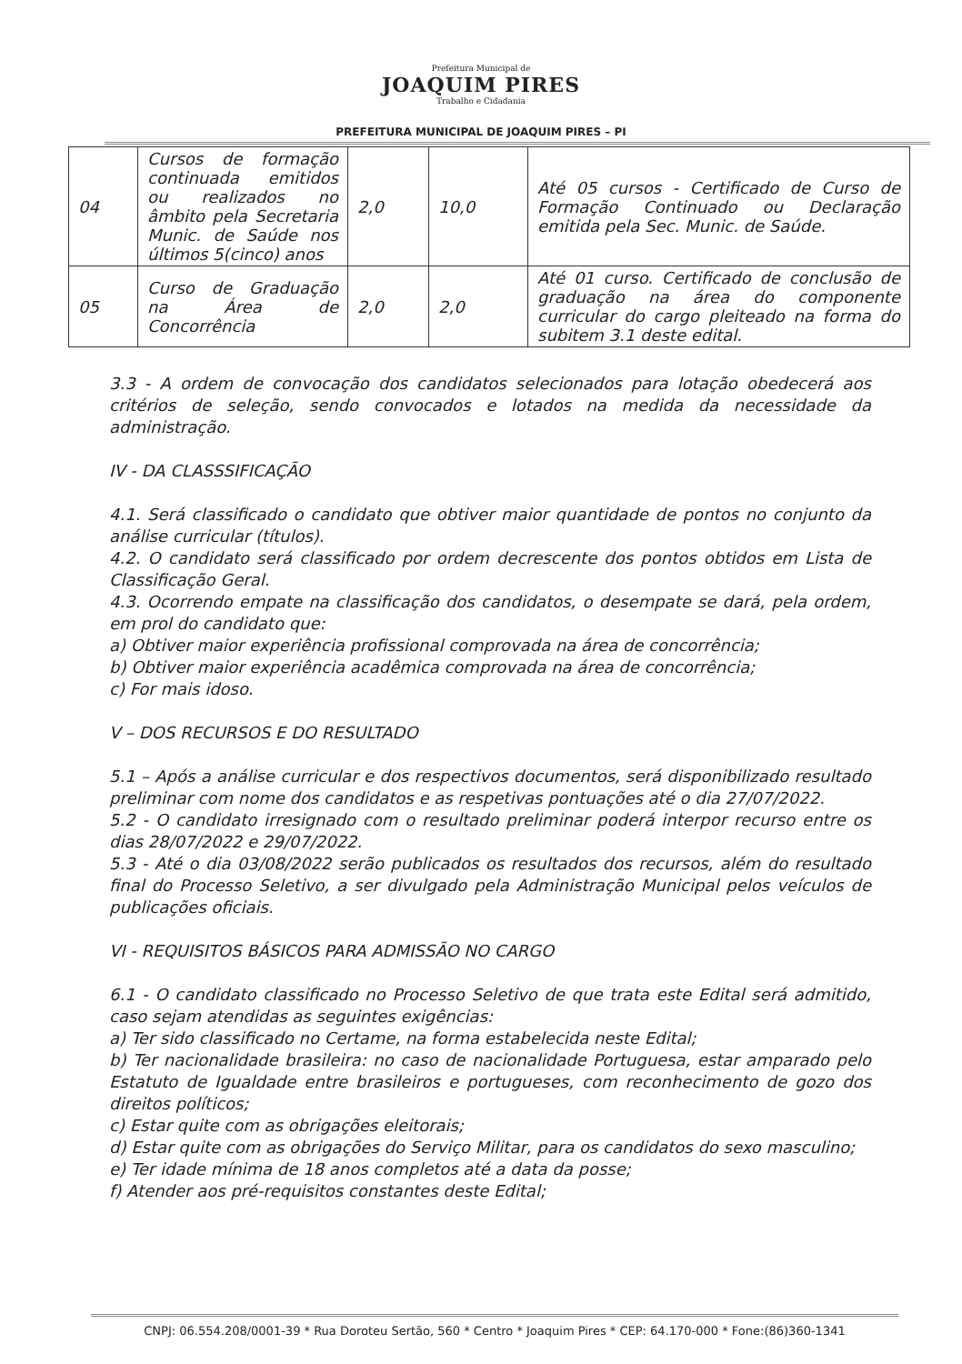Prefeitura Municipal de
JOAQUIM PIRES
Trabalho e Cidadania
PREFEITURA MUNICIPAL DE JOAQUIM PIRES – PI
| 04 | Cursos de formação continuada emitidos ou realizados no âmbito pela Secretaria Munic. de Saúde nos últimos 5(cinco) anos | 2,0 | 10,0 | Até 05 cursos - Certificado de Curso de Formação Continuado ou Declaração emitida pela Sec. Munic. de Saúde. |
| 05 | Curso de Graduação na Área de Concorrência | 2,0 | 2,0 | Até 01 curso. Certificado de conclusão de graduação na área do componente curricular do cargo pleiteado na forma do subitem 3.1 deste edital. |
3.3 - A ordem de convocação dos candidatos selecionados para lotação obedecerá aos critérios de seleção, sendo convocados e lotados na medida da necessidade da administração.
IV - DA CLASSSIFICAÇÃO
4.1. Será classificado o candidato que obtiver maior quantidade de pontos no conjunto da análise curricular (títulos).
4.2. O candidato será classificado por ordem decrescente dos pontos obtidos em Lista de Classificação Geral.
4.3. Ocorrendo empate na classificação dos candidatos, o desempate se dará, pela ordem, em prol do candidato que:
a) Obtiver maior experiência profissional comprovada na área de concorrência;
b) Obtiver maior experiência acadêmica comprovada na área de concorrência;
c) For mais idoso.
V – DOS RECURSOS E DO RESULTADO
5.1 – Após a análise curricular e dos respectivos documentos, será disponibilizado resultado preliminar com nome dos candidatos e as respetivas pontuações até o dia 27/07/2022.
5.2 - O candidato irresignado com o resultado preliminar poderá interpor recurso entre os dias 28/07/2022 e 29/07/2022.
5.3 - Até o dia 03/08/2022 serão publicados os resultados dos recursos, além do resultado final do Processo Seletivo, a ser divulgado pela Administração Municipal pelos veículos de publicações oficiais.
VI - REQUISITOS BÁSICOS PARA ADMISSÃO NO CARGO
6.1 - O candidato classificado no Processo Seletivo de que trata este Edital será admitido, caso sejam atendidas as seguintes exigências:
a) Ter sido classificado no Certame, na forma estabelecida neste Edital;
b) Ter nacionalidade brasileira: no caso de nacionalidade Portuguesa, estar amparado pelo Estatuto de Igualdade entre brasileiros e portugueses, com reconhecimento de gozo dos direitos políticos;
c) Estar quite com as obrigações eleitorais;
d) Estar quite com as obrigações do Serviço Militar, para os candidatos do sexo masculino;
e) Ter idade mínima de 18 anos completos até a data da posse;
f) Atender aos pré-requisitos constantes deste Edital;
CNPJ: 06.554.208/0001-39 * Rua Doroteu Sertão, 560 * Centro * Joaquim Pires * CEP: 64.170-000 * Fone:(86)360-1341